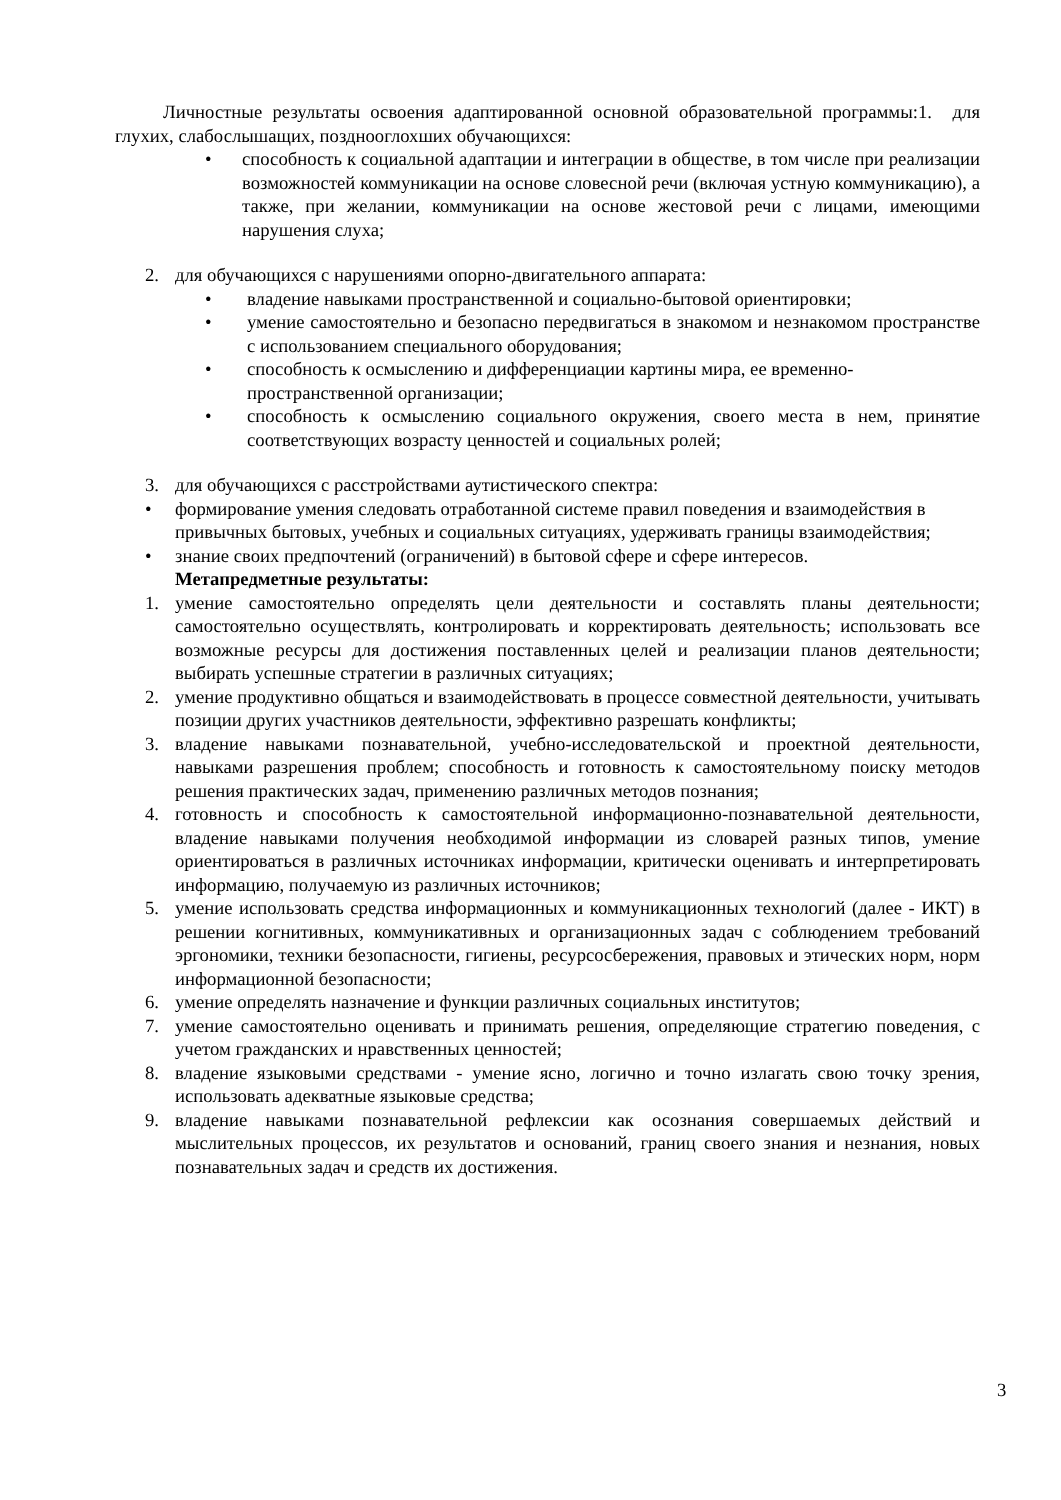Личностные результаты освоения адаптированной основной образовательной программы:1. для глухих, слабослышащих, позднооглохших обучающихся:
• способность к социальной адаптации и интеграции в обществе, в том числе при реализации возможностей коммуникации на основе словесной речи (включая устную коммуникацию), а также, при желании, коммуникации на основе жестовой речи с лицами, имеющими нарушения слуха;
2. для обучающихся с нарушениями опорно-двигательного аппарата:
• владение навыками пространственной и социально-бытовой ориентировки;
• умение самостоятельно и безопасно передвигаться в знакомом и незнакомом пространстве с использованием специального оборудования;
• способность к осмыслению и дифференциации картины мира, ее временно-пространственной организации;
• способность к осмыслению социального окружения, своего места в нем, принятие соответствующих возрасту ценностей и социальных ролей;
3. для обучающихся с расстройствами аутистического спектра:
• формирование умения следовать отработанной системе правил поведения и взаимодействия в привычных бытовых, учебных и социальных ситуациях, удерживать границы взаимодействия;
• знание своих предпочтений (ограничений) в бытовой сфере и сфере интересов.
Метапредметные результаты:
1. умение самостоятельно определять цели деятельности и составлять планы деятельности; самостоятельно осуществлять, контролировать и корректировать деятельность; использовать все возможные ресурсы для достижения поставленных целей и реализации планов деятельности; выбирать успешные стратегии в различных ситуациях;
2. умение продуктивно общаться и взаимодействовать в процессе совместной деятельности, учитывать позиции других участников деятельности, эффективно разрешать конфликты;
3. владение навыками познавательной, учебно-исследовательской и проектной деятельности, навыками разрешения проблем; способность и готовность к самостоятельному поиску методов решения практических задач, применению различных методов познания;
4. готовность и способность к самостоятельной информационно-познавательной деятельности, владение навыками получения необходимой информации из словарей разных типов, умение ориентироваться в различных источниках информации, критически оценивать и интерпретировать информацию, получаемую из различных источников;
5. умение использовать средства информационных и коммуникационных технологий (далее - ИКТ) в решении когнитивных, коммуникативных и организационных задач с соблюдением требований эргономики, техники безопасности, гигиены, ресурсосбережения, правовых и этических норм, норм информационной безопасности;
6. умение определять назначение и функции различных социальных институтов;
7. умение самостоятельно оценивать и принимать решения, определяющие стратегию поведения, с учетом гражданских и нравственных ценностей;
8. владение языковыми средствами - умение ясно, логично и точно излагать свою точку зрения, использовать адекватные языковые средства;
9. владение навыками познавательной рефлексии как осознания совершаемых действий и мыслительных процессов, их результатов и оснований, границ своего знания и незнания, новых познавательных задач и средств их достижения.
3